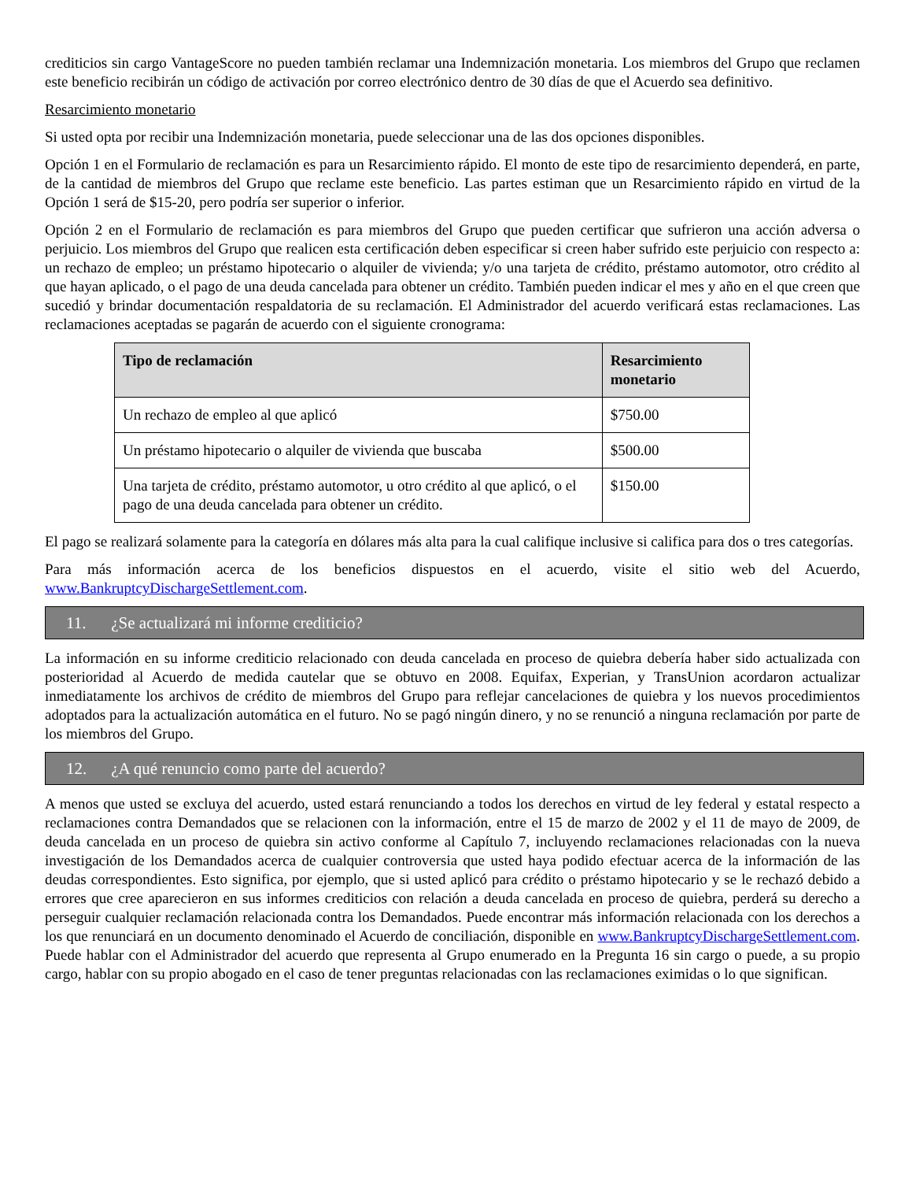crediticios sin cargo VantageScore no pueden también reclamar una Indemnización monetaria. Los miembros del Grupo que reclamen este beneficio recibirán un código de activación por correo electrónico dentro de 30 días de que el Acuerdo sea definitivo.
Resarcimiento monetario
Si usted opta por recibir una Indemnización monetaria, puede seleccionar una de las dos opciones disponibles.
Opción 1 en el Formulario de reclamación es para un Resarcimiento rápido. El monto de este tipo de resarcimiento dependerá, en parte, de la cantidad de miembros del Grupo que reclame este beneficio. Las partes estiman que un Resarcimiento rápido en virtud de la Opción 1 será de $15-20, pero podría ser superior o inferior.
Opción 2 en el Formulario de reclamación es para miembros del Grupo que pueden certificar que sufrieron una acción adversa o perjuicio. Los miembros del Grupo que realicen esta certificación deben especificar si creen haber sufrido este perjuicio con respecto a: un rechazo de empleo; un préstamo hipotecario o alquiler de vivienda; y/o una tarjeta de crédito, préstamo automotor, otro crédito al que hayan aplicado, o el pago de una deuda cancelada para obtener un crédito. También pueden indicar el mes y año en el que creen que sucedió y brindar documentación respaldatoria de su reclamación. El Administrador del acuerdo verificará estas reclamaciones. Las reclamaciones aceptadas se pagarán de acuerdo con el siguiente cronograma:
| Tipo de reclamación | Resarcimiento monetario |
| --- | --- |
| Un rechazo de empleo al que aplicó | $750.00 |
| Un préstamo hipotecario o alquiler de vivienda que buscaba | $500.00 |
| Una tarjeta de crédito, préstamo automotor, u otro crédito al que aplicó, o el pago de una deuda cancelada para obtener un crédito. | $150.00 |
El pago se realizará solamente para la categoría en dólares más alta para la cual califique inclusive si califica para dos o tres categorías.
Para más información acerca de los beneficios dispuestos en el acuerdo, visite el sitio web del Acuerdo, www.BankruptcyDischargeSettlement.com.
11. ¿Se actualizará mi informe crediticio?
La información en su informe crediticio relacionado con deuda cancelada en proceso de quiebra debería haber sido actualizada con posterioridad al Acuerdo de medida cautelar que se obtuvo en 2008. Equifax, Experian, y TransUnion acordaron actualizar inmediatamente los archivos de crédito de miembros del Grupo para reflejar cancelaciones de quiebra y los nuevos procedimientos adoptados para la actualización automática en el futuro. No se pagó ningún dinero, y no se renunció a ninguna reclamación por parte de los miembros del Grupo.
12. ¿A qué renuncio como parte del acuerdo?
A menos que usted se excluya del acuerdo, usted estará renunciando a todos los derechos en virtud de ley federal y estatal respecto a reclamaciones contra Demandados que se relacionen con la información, entre el 15 de marzo de 2002 y el 11 de mayo de 2009, de deuda cancelada en un proceso de quiebra sin activo conforme al Capítulo 7, incluyendo reclamaciones relacionadas con la nueva investigación de los Demandados acerca de cualquier controversia que usted haya podido efectuar acerca de la información de las deudas correspondientes. Esto significa, por ejemplo, que si usted aplicó para crédito o préstamo hipotecario y se le rechazó debido a errores que cree aparecieron en sus informes crediticios con relación a deuda cancelada en proceso de quiebra, perderá su derecho a perseguir cualquier reclamación relacionada contra los Demandados. Puede encontrar más información relacionada con los derechos a los que renunciará en un documento denominado el Acuerdo de conciliación, disponible en www.BankruptcyDischargeSettlement.com. Puede hablar con el Administrador del acuerdo que representa al Grupo enumerado en la Pregunta 16 sin cargo o puede, a su propio cargo, hablar con su propio abogado en el caso de tener preguntas relacionadas con las reclamaciones eximidas o lo que significan.